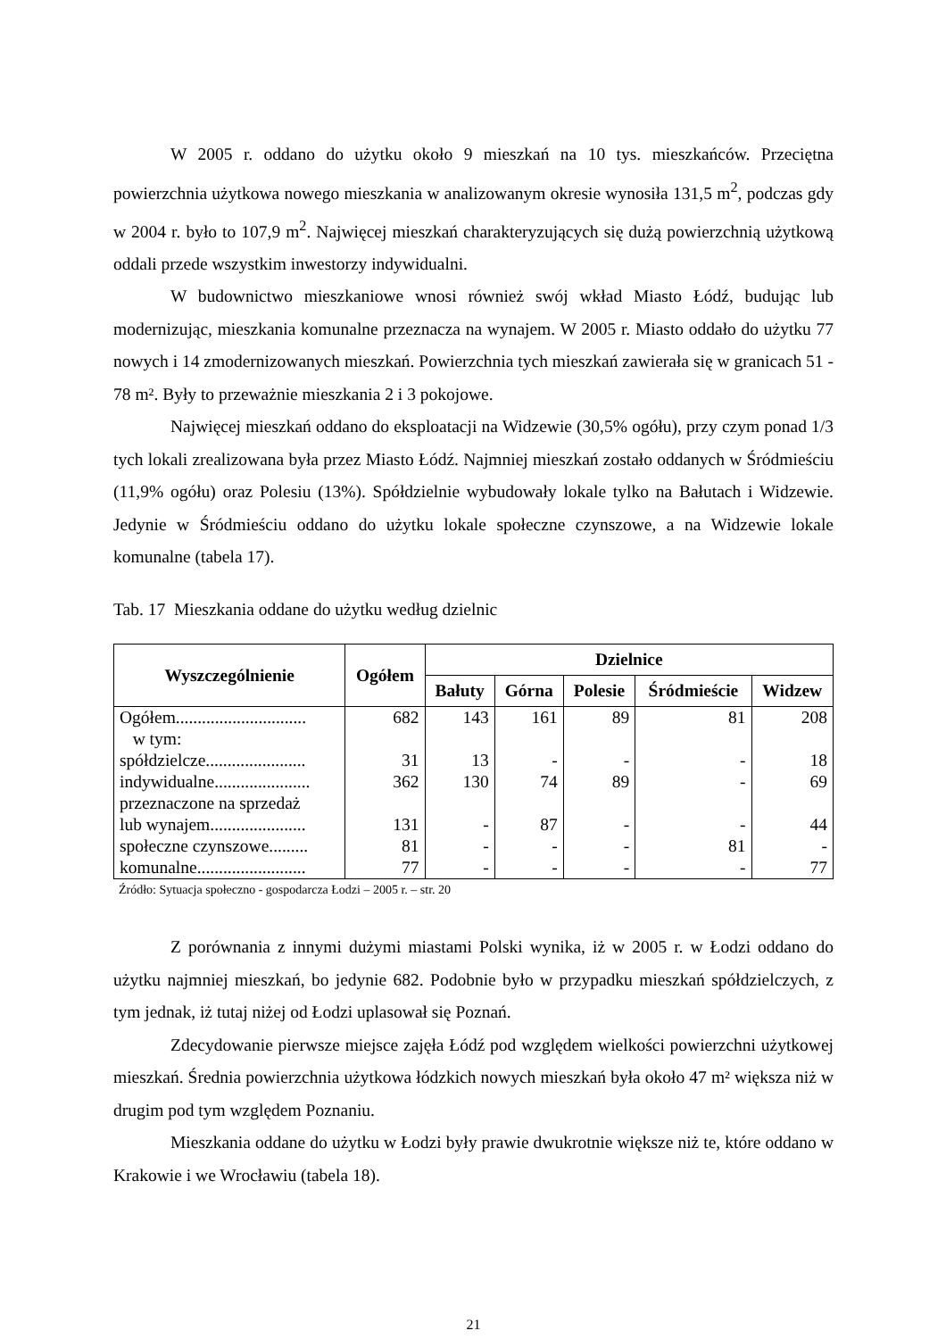W 2005 r. oddano do użytku około 9 mieszkań na 10 tys. mieszkańców. Przeciętna powierzchnia użytkowa nowego mieszkania w analizowanym okresie wynosiła 131,5 m<sup>2</sup>, podczas gdy w 2004 r. było to 107,9 m<sup>2</sup>. Najwięcej mieszkań charakteryzujących się dużą powierzchnią użytkową oddali przede wszystkim inwestorzy indywidualni.
W budownictwo mieszkaniowe wnosi również swój wkład Miasto Łódź, budując lub modernizując, mieszkania komunalne przeznacza na wynajem. W 2005 r. Miasto oddało do użytku 77 nowych i 14 zmodernizowanych mieszkań. Powierzchnia tych mieszkań zawierała się w granicach 51 - 78 m². Były to przeważnie mieszkania 2 i 3 pokojowe.
Najwięcej mieszkań oddano do eksploatacji na Widzewie (30,5% ogółu), przy czym ponad 1/3 tych lokali zrealizowana była przez Miasto Łódź. Najmniej mieszkań zostało oddanych w Śródmieściu (11,9% ogółu) oraz Polesiu (13%). Spółdzielnie wybudowały lokale tylko na Bałutach i Widzewie. Jedynie w Śródmieściu oddano do użytku lokale społeczne czynszowe, a na Widzewie lokale komunalne (tabela 17).
Tab. 17 Mieszkania oddane do użytku według dzielnic
| Wyszczególnienie | Ogółem | Dzielnice | | | | |
| --- | --- | --- | --- | --- | --- | --- |
| | | Bałuty | Górna | Polesie | Śródmieście | Widzew |
| Ogółem.............................. | 682 | 143 | 161 | 89 | 81 | 208 |
| w tym: | | | | | | |
| spółdzielcze....................... | 31 | 13 | - | - | - | 18 |
| indywidualne...................... | 362 | 130 | 74 | 89 | - | 69 |
| przeznaczone na sprzedaż lub wynajem...................... | 131 | - | 87 | - | - | 44 |
| społeczne czynszowe......... | 81 | - | - | - | 81 | - |
| komunalne......................... | 77 | - | - | - | - | 77 |
Źródło: Sytuacja społeczno - gospodarcza Łodzi – 2005 r. – str. 20
Z porównania z innymi dużymi miastami Polski wynika, iż w 2005 r. w Łodzi oddano do użytku najmniej mieszkań, bo jedynie 682. Podobnie było w przypadku mieszkań spółdzielczych, z tym jednak, iż tutaj niżej od Łodzi uplasował się Poznań.
Zdecydowanie pierwsze miejsce zajęła Łódź pod względem wielkości powierzchni użytkowej mieszkań. Średnia powierzchnia użytkowa łódzkich nowych mieszkań była około 47 m² większa niż w drugim pod tym względem Poznaniu.
Mieszkania oddane do użytku w Łodzi były prawie dwukrotnie większe niż te, które oddano w Krakowie i we Wrocławiu (tabela 18).
21